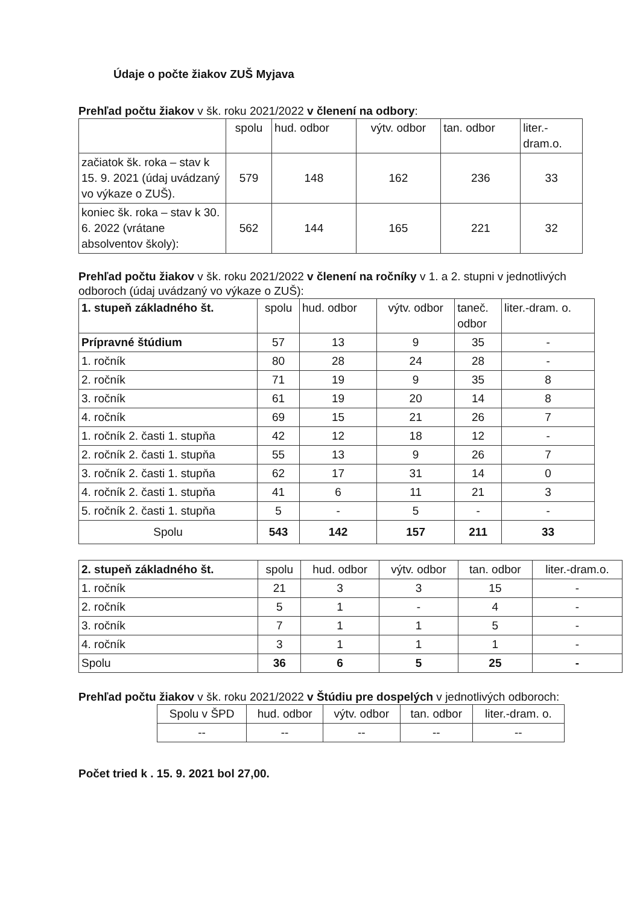Údaje o počte žiakov ZUŠ Myjava
Prehľad počtu žiakov v šk. roku 2021/2022 v členení na odbory:
| | spolu | hud. odbor | výtv. odbor | tan. odbor | liter.- dram.o. |
| --- | --- | --- | --- | --- | --- |
| začiatok šk. roka – stav k 15. 9. 2021 (údaj uvádzaný vo výkaze o ZUŠ). | 579 | 148 | 162 | 236 | 33 |
| koniec šk. roka – stav k 30. 6. 2022 (vrátane absolventov školy): | 562 | 144 | 165 | 221 | 32 |
Prehľad počtu žiakov v šk. roku 2021/2022 v členení na ročníky v 1. a 2. stupni v jednotlivých odboroch (údaj uvádzaný vo výkaze o ZUŠ):
| 1. stupeň základného št. | spolu | hud. odbor | výtv. odbor | taneč. odbor | liter.-dram. o. |
| --- | --- | --- | --- | --- | --- |
| Prípravné štúdium | 57 | 13 | 9 | 35 | - |
| 1. ročník | 80 | 28 | 24 | 28 | - |
| 2. ročník | 71 | 19 | 9 | 35 | 8 |
| 3. ročník | 61 | 19 | 20 | 14 | 8 |
| 4. ročník | 69 | 15 | 21 | 26 | 7 |
| 1. ročník 2. časti 1. stupňa | 42 | 12 | 18 | 12 | - |
| 2. ročník 2. časti 1. stupňa | 55 | 13 | 9 | 26 | 7 |
| 3. ročník 2. časti 1. stupňa | 62 | 17 | 31 | 14 | 0 |
| 4. ročník 2. časti 1. stupňa | 41 | 6 | 11 | 21 | 3 |
| 5. ročník 2. časti 1. stupňa | 5 | - | 5 | - | - |
| Spolu | 543 | 142 | 157 | 211 | 33 |
| 2. stupeň základného št. | spolu | hud. odbor | výtv. odbor | tan. odbor | liter.-dram.o. |
| --- | --- | --- | --- | --- | --- |
| 1. ročník | 21 | 3 | 3 | 15 | - |
| 2. ročník | 5 | 1 | - | 4 | - |
| 3. ročník | 7 | 1 | 1 | 5 | - |
| 4. ročník | 3 | 1 | 1 | 1 | - |
| Spolu | 36 | 6 | 5 | 25 | - |
Prehľad počtu žiakov v šk. roku 2021/2022 v Štúdiu pre dospelých v jednotlivých odboroch:
| Spolu v ŠPD | hud. odbor | výtv. odbor | tan. odbor | liter.-dram. o. |
| --- | --- | --- | --- | --- |
| -- | -- | -- | -- | -- |
Počet tried k . 15. 9. 2021 bol 27,00.